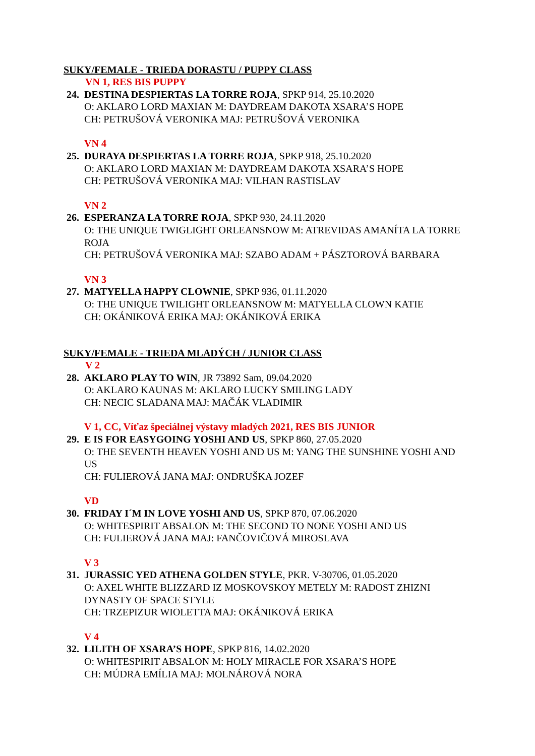SUKY/FEMALE - TRIEDA DORASTU / PUPPY CLASS
VN 1, RES BIS PUPPY
24. DESTINA DESPIERTAS LA TORRE ROJA, SPKP 914, 25.10.2020
O: AKLARO LORD MAXIAN M: DAYDREAM DAKOTA XSARA’S HOPE
CH: PETRUŠOVÁ VERONIKA MAJ: PETRUŠOVÁ VERONIKA
VN 4
25. DURAYA DESPIERTAS LA TORRE ROJA, SPKP 918, 25.10.2020
O: AKLARO LORD MAXIAN M: DAYDREAM DAKOTA XSARA’S HOPE
CH: PETRUŠOVÁ VERONIKA MAJ: VILHAN RASTISLAV
VN 2
26. ESPERANZA LA TORRE ROJA, SPKP 930, 24.11.2020
O: THE UNIQUE TWIGLIGHT ORLEANSNOW M: ATREVIDAS AMANÍTA LA TORRE ROJA
CH: PETRUŠOVÁ VERONIKA MAJ: SZABO ADAM + PÁSZTOROVÁ BARBARA
VN 3
27. MATYELLA HAPPY CLOWNIE, SPKP 936, 01.11.2020
O: THE UNIQUE TWILIGHT ORLEANSNOW M: MATYELLA CLOWN KATIE
CH: OKÁNIKOVÁ ERIKA MAJ: OKÁNIKOVÁ ERIKA
SUKY/FEMALE - TRIEDA MLADÝCH / JUNIOR CLASS
V 2
28. AKLARO PLAY TO WIN, JR 73892 Sam, 09.04.2020
O: AKLARO KAUNAS M: AKLARO LUCKY SMILING LADY
CH: NECIC SLADANA MAJ: MAČÁK VLADIMIR
V 1, CC, Víťaz špeciálnej výstavy mladých 2021, RES BIS JUNIOR
29. E IS FOR EASYGOING YOSHI AND US, SPKP 860, 27.05.2020
O: THE SEVENTH HEAVEN YOSHI AND US M: YANG THE SUNSHINE YOSHI AND US
CH: FULIEROVÁ JANA MAJ: ONDRUŠKA JOZEF
VD
30. FRIDAY I´M IN LOVE YOSHI AND US, SPKP 870, 07.06.2020
O: WHITESPIRIT ABSALON M: THE SECOND TO NONE YOSHI AND US
CH: FULIEROVÁ JANA MAJ: FANČOVIČOVÁ MIROSLAVA
V 3
31. JURASSIC YED ATHENA GOLDEN STYLE, PKR. V-30706, 01.05.2020
O: AXEL WHITE BLIZZARD IZ MOSKOVSKOY METELY M: RADOST ZHIZNI DYNASTY OF SPACE STYLE
CH: TRZEPIZUR WIOLETTA MAJ: OKÁNIKOVÁ ERIKA
V 4
32. LILITH OF XSARA’S HOPE, SPKP 816, 14.02.2020
O: WHITESPIRIT ABSALON M: HOLY MIRACLE FOR XSARA’S HOPE
CH: MÚDRA EMÍLIA MAJ: MOLNÁROVÁ NORA